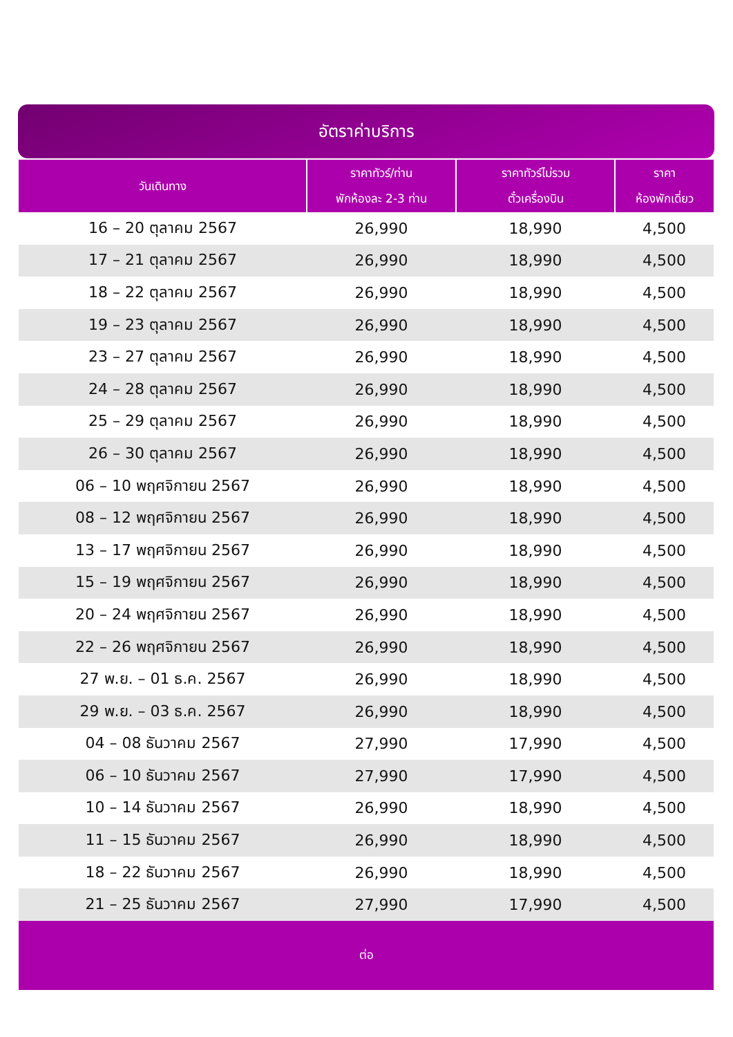อัตราค่าบริการ
| วันเดินทาง | ราคาทัวร์/ท่าน พักห้องละ 2-3 ท่าน | ราคาทัวร์ไม่รวม ตั๋วเครื่องบิน | ราคา ห้องพักเดี่ยว |
| --- | --- | --- | --- |
| 16 – 20 ตุลาคม 2567 | 26,990 | 18,990 | 4,500 |
| 17 – 21 ตุลาคม 2567 | 26,990 | 18,990 | 4,500 |
| 18 – 22 ตุลาคม 2567 | 26,990 | 18,990 | 4,500 |
| 19 – 23 ตุลาคม 2567 | 26,990 | 18,990 | 4,500 |
| 23 – 27 ตุลาคม 2567 | 26,990 | 18,990 | 4,500 |
| 24 – 28 ตุลาคม 2567 | 26,990 | 18,990 | 4,500 |
| 25 – 29 ตุลาคม 2567 | 26,990 | 18,990 | 4,500 |
| 26 – 30 ตุลาคม 2567 | 26,990 | 18,990 | 4,500 |
| 06 – 10 พฤศจิกายน 2567 | 26,990 | 18,990 | 4,500 |
| 08 – 12 พฤศจิกายน 2567 | 26,990 | 18,990 | 4,500 |
| 13 – 17 พฤศจิกายน 2567 | 26,990 | 18,990 | 4,500 |
| 15 – 19 พฤศจิกายน 2567 | 26,990 | 18,990 | 4,500 |
| 20 – 24 พฤศจิกายน 2567 | 26,990 | 18,990 | 4,500 |
| 22 – 26 พฤศจิกายน 2567 | 26,990 | 18,990 | 4,500 |
| 27 พ.ย. – 01 ธ.ค. 2567 | 26,990 | 18,990 | 4,500 |
| 29 พ.ย. – 03 ธ.ค. 2567 | 26,990 | 18,990 | 4,500 |
| 04 – 08 ธันวาคม 2567 | 27,990 | 17,990 | 4,500 |
| 06 – 10 ธันวาคม 2567 | 27,990 | 17,990 | 4,500 |
| 10 – 14 ธันวาคม 2567 | 26,990 | 18,990 | 4,500 |
| 11 – 15 ธันวาคม 2567 | 26,990 | 18,990 | 4,500 |
| 18 – 22 ธันวาคม 2567 | 26,990 | 18,990 | 4,500 |
| 21 – 25 ธันวาคม 2567 | 27,990 | 17,990 | 4,500 |
| ต่อ | | | |